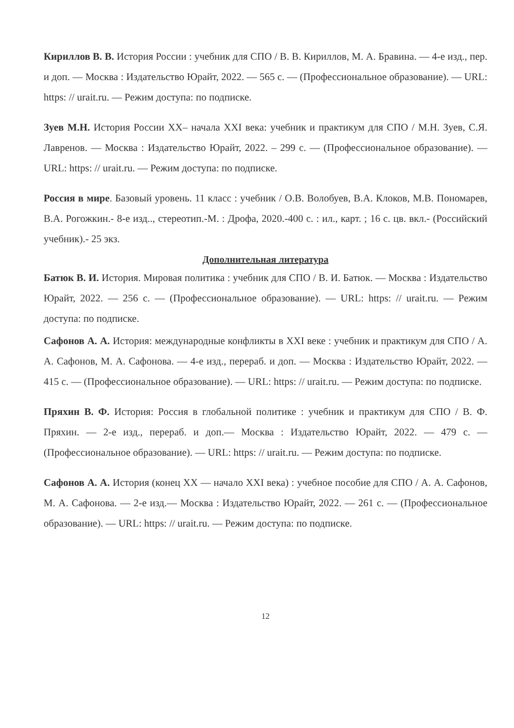Кириллов В. В. История России : учебник для СПО / В. В. Кириллов, М. А. Бравина. — 4-е изд., пер. и доп. — Москва : Издательство Юрайт, 2022. — 565 с. — (Профессиональное образование). — URL: https: // urait.ru. — Режим доступа: по подписке.
Зуев М.Н. История России XX– начала XXI века: учебник и практикум для СПО / М.Н. Зуев, С.Я. Лавренов. — Москва : Издательство Юрайт, 2022. – 299 с. — (Профессиональное образование). — URL: https: // urait.ru. — Режим доступа: по подписке.
Россия в мире. Базовый уровень. 11 класс : учебник / О.В. Волобуев, В.А. Клоков, М.В. Пономарев, В.А. Рогожкин.- 8-е изд.., стереотип.-М. : Дрофа, 2020.-400 с. : ил., карт. ; 16 с. цв. вкл.- (Российский учебник).- 25 экз.
Дополнительная литература
Батюк В. И. История. Мировая политика : учебник для СПО / В. И. Батюк. — Москва : Издательство Юрайт, 2022. — 256 с. — (Профессиональное образование). — URL: https: // urait.ru. — Режим доступа: по подписке.
Сафонов А. А. История: международные конфликты в XXI веке : учебник и практикум для СПО / А. А. Сафонов, М. А. Сафонова. — 4-е изд., перераб. и доп. — Москва : Издательство Юрайт, 2022. — 415 с. — (Профессиональное образование). — URL: https: // urait.ru. — Режим доступа: по подписке.
Пряхин В. Ф. История: Россия в глобальной политике : учебник и практикум для СПО / В. Ф. Пряхин. — 2-е изд., перераб. и доп.— Москва : Издательство Юрайт, 2022. — 479 с. — (Профессиональное образование). — URL: https: // urait.ru. — Режим доступа: по подписке.
Сафонов А. А. История (конец XX — начало XXI века) : учебное пособие для СПО / А. А. Сафонов, М. А. Сафонова. — 2-е изд.— Москва : Издательство Юрайт, 2022. — 261 с. — (Профессиональное образование). — URL: https: // urait.ru. — Режим доступа: по подписке.
12